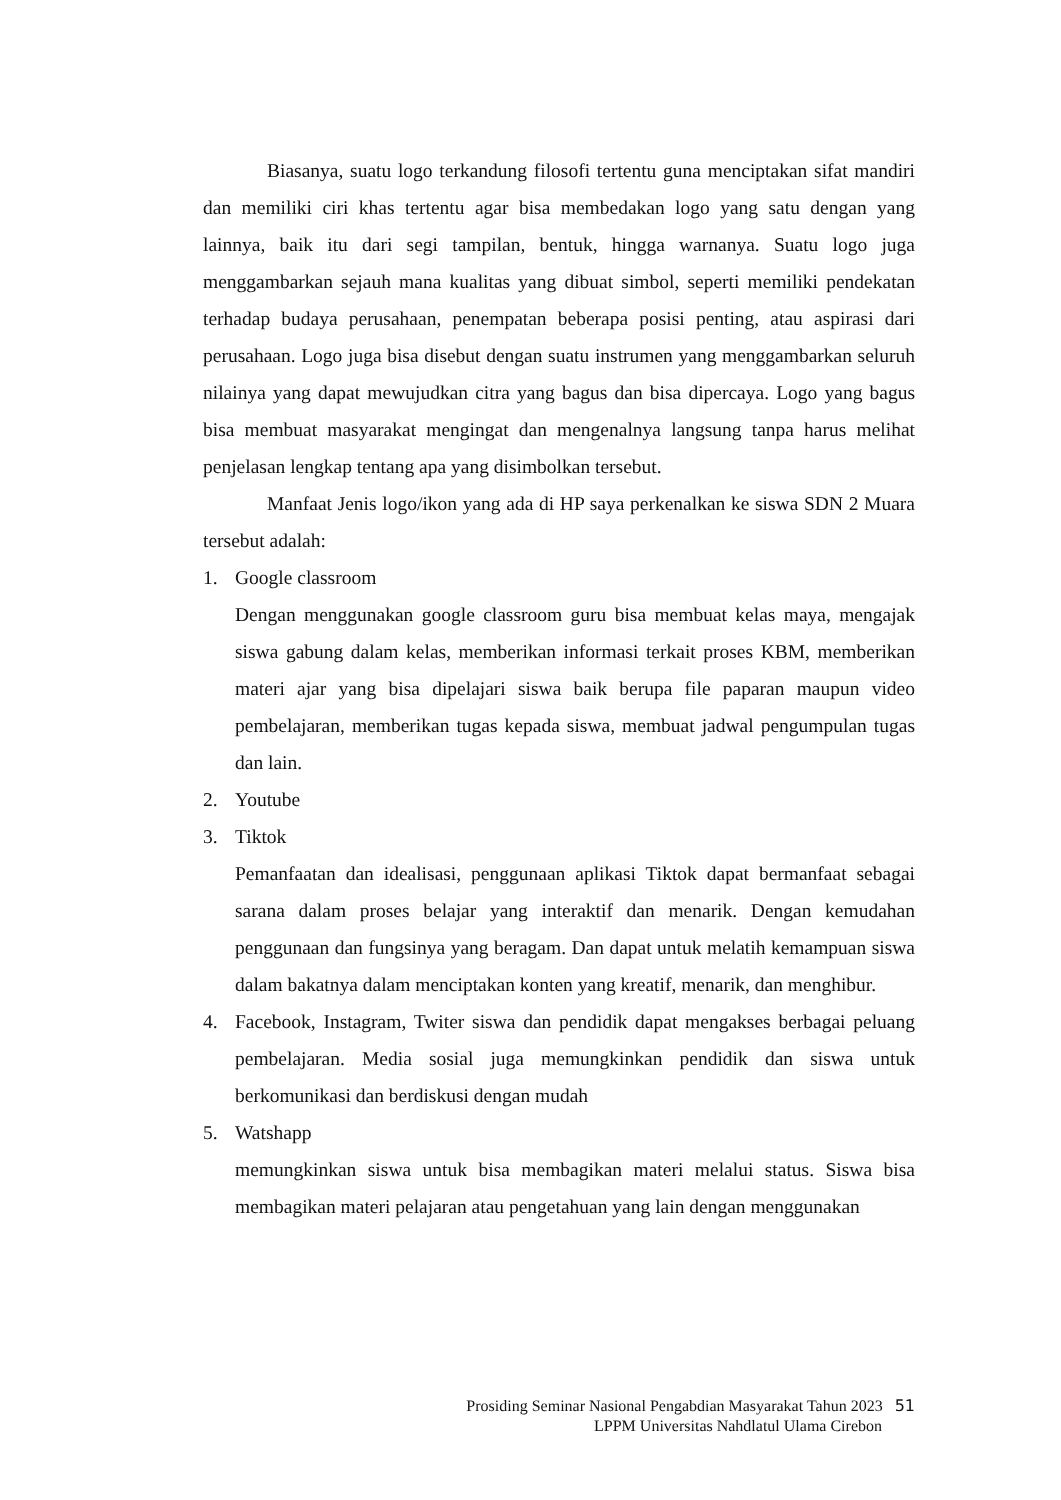Biasanya, suatu logo terkandung filosofi tertentu guna menciptakan sifat mandiri dan memiliki ciri khas tertentu agar bisa membedakan logo yang satu dengan yang lainnya, baik itu dari segi tampilan, bentuk, hingga warnanya. Suatu logo juga menggambarkan sejauh mana kualitas yang dibuat simbol, seperti memiliki pendekatan terhadap budaya perusahaan, penempatan beberapa posisi penting, atau aspirasi dari perusahaan. Logo juga bisa disebut dengan suatu instrumen yang menggambarkan seluruh nilainya yang dapat mewujudkan citra yang bagus dan bisa dipercaya. Logo yang bagus bisa membuat masyarakat mengingat dan mengenalnya langsung tanpa harus melihat penjelasan lengkap tentang apa yang disimbolkan tersebut.
Manfaat Jenis logo/ikon yang ada di HP saya perkenalkan ke siswa SDN 2 Muara tersebut adalah:
1. Google classroom
Dengan menggunakan google classroom guru bisa membuat kelas maya, mengajak siswa gabung dalam kelas, memberikan informasi terkait proses KBM, memberikan materi ajar yang bisa dipelajari siswa baik berupa file paparan maupun video pembelajaran, memberikan tugas kepada siswa, membuat jadwal pengumpulan tugas dan lain.
2. Youtube
3. Tiktok
Pemanfaatan dan idealisasi, penggunaan aplikasi Tiktok dapat bermanfaat sebagai sarana dalam proses belajar yang interaktif dan menarik. Dengan kemudahan penggunaan dan fungsinya yang beragam. Dan dapat untuk melatih kemampuan siswa dalam bakatnya dalam menciptakan konten yang kreatif, menarik, dan menghibur.
4. Facebook, Instagram, Twiter siswa dan pendidik dapat mengakses berbagai peluang pembelajaran. Media sosial juga memungkinkan pendidik dan siswa untuk berkomunikasi dan berdiskusi dengan mudah
5. Watshapp
memungkinkan siswa untuk bisa membagikan materi melalui status. Siswa bisa membagikan materi pelajaran atau pengetahuan yang lain dengan menggunakan
Prosiding Seminar Nasional Pengabdian Masyarakat Tahun 2023 51
LPPM Universitas Nahdlatul Ulama Cirebon